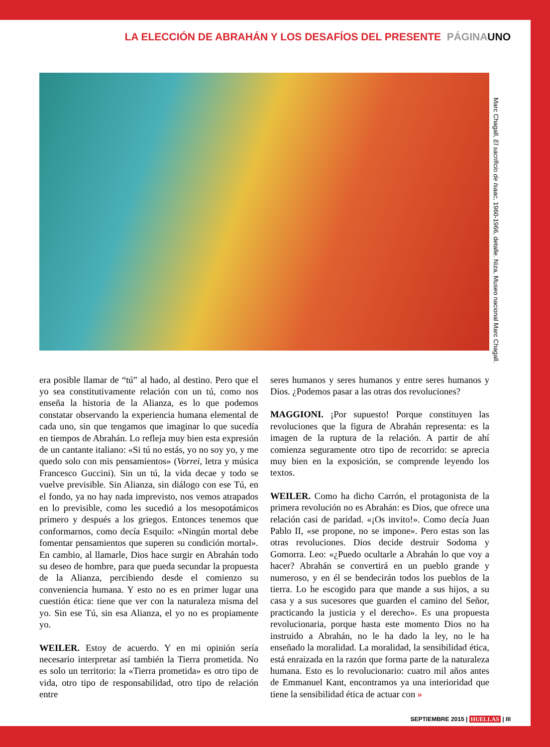LA ELECCIÓN DE ABRAHÁN Y LOS DESAFÍOS DEL PRESENTE PÁGINA UNO
Marc Chagall, El sacrificio de Isaac, 1960-1966, detalle. Niza, Museo nacional Marc Chagall.
era posible llamar de “tú” al hado, al destino. Pero que el yo sea constitutivamente relación con un tú, como nos enseña la historia de la Alianza, es lo que podemos constatar observando la experiencia humana elemental de cada uno, sin que tengamos que imaginar lo que sucedía en tiempos de Abrahán. Lo refleja muy bien esta expresión de un cantante italiano: «Si tú no estás, yo no soy yo, y me quedo solo con mis pensamientos» (Vorrei, letra y música Francesco Guccini). Sin un tú, la vida decae y todo se vuelve previsible. Sin Alianza, sin diálogo con ese Tú, en el fondo, ya no hay nada imprevisto, nos vemos atrapados en lo previsible, como les sucedió a los mesopotámicos primero y después a los griegos. Entonces tenemos que conformarnos, como decía Esquilo: «Ningún mortal debe fomentar pensamientos que superen su condición mortal». En cambio, al llamarle, Dios hace surgir en Abrahán todo su deseo de hombre, para que pueda secundar la propuesta de la Alianza, percibiendo desde el comienzo su conveniencia humana. Y esto no es en primer lugar una cuestión ética: tiene que ver con la naturaleza misma del yo. Sin ese Tú, sin esa Alianza, el yo no es propiamente yo.
WEILER. Estoy de acuerdo. Y en mi opinión sería necesario interpretar así también la Tierra prometida. No es solo un territorio: la «Tierra prometida» es otro tipo de vida, otro tipo de responsabilidad, otro tipo de relación entre
seres humanos y seres humanos y entre seres humanos y Dios. ¿Podemos pasar a las otras dos revoluciones?
MAGGIONI. ¡Por supuesto! Porque constituyen las revoluciones que la figura de Abrahán representa: es la imagen de la ruptura de la relación. A partir de ahí comienza seguramente otro tipo de recorrido: se aprecia muy bien en la exposición, se comprende leyendo los textos.
WEILER. Como ha dicho Carrón, el protagonista de la primera revolución no es Abrahán: es Dios, que ofrece una relación casi de paridad. «¡Os invito!». Como decía Juan Pablo II, «se propone, no se impone». Pero estas son las otras revoluciones. Dios decide destruir Sodoma y Gomorra. Leo: «¿Puedo ocultarle a Abrahán lo que voy a hacer? Abrahán se convertirá en un pueblo grande y numeroso, y en él se bendecirán todos los pueblos de la tierra. Lo he escogido para que mande a sus hijos, a su casa y a sus sucesores que guarden el camino del Señor, practicando la justicia y el derecho». Es una propuesta revolucionaria, porque hasta este momento Dios no ha instruido a Abrahán, no le ha dado la ley, no le ha enseñado la moralidad. La moralidad, la sensibilidad ética, está enraizada en la razón que forma parte de la naturaleza humana. Esto es lo revolucionario: cuatro mil años antes de Emmanuel Kant, encontramos ya una interioridad que tiene la sensibilidad ética de actuar con »
SEPTIEMBRE 2015 | HUELLAS | III